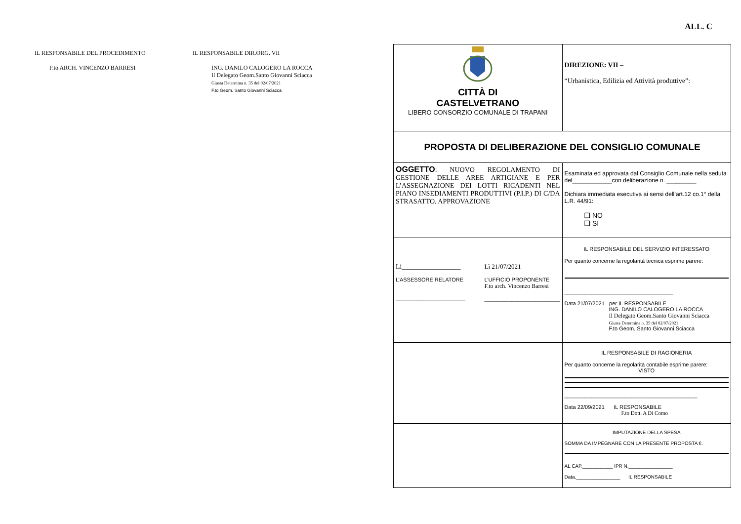ALL. C
IL RESPONSABILE DEL PROCEDIMENTO
F.to ARCH. VINCENZO BARRESI
IL RESPONSABILE DIR.ORG. VII
ING. DANILO CALOGERO LA ROCCA
Il Delegato Geom.Santo Giovanni Sciacca
Giusta Determina n. 35 del 02/07/2021
F.to Geom. Santo Giovanni Sciacca
| CITTÀ DI CASTELVETRANO LIBERO CONSORZIO COMUNALE DI TRAPANI | DIREZIONE: VII – “Urbanistica, Edilizia ed Attività produttive”: |
| PROPOSTA DI DELIBERAZIONE DEL CONSIGLIO COMUNALE | |
| OGGETTO : NUOVO REGOLAMENTO DI GESTIONE DELLE AREE ARTIGIANE E PER L’ASSEGNAZIONE DEI LOTTI RICADENTI NEL PIANO INSEDIAMENTI PRODUTTIVI (P.I.P.) DI C/DA STRASATTO. APPROVAZIONE | Esaminata ed approvata dal Consiglio Comunale nella seduta del____________con deliberazione n. _________ Dichiara immediata esecutiva ai sensi dell’art.12 co.1° della L.R. 44/91: ❑ NO ❑ SI |
| Lì_________________ L’ASSESSORE RELATORE _______________________ Lì 21/07/2021 L’UFFICIO PROPONENTE F.to arch. Vincenzo Barresi _________________________ | IL RESPONSABILE DEL SERVIZIO INTERESSATO Per quanto concerne la regolarità tecnica esprime parere: ____________________________________ Data 21/07/2021 per IL RESPONSABILE ING. DANILO CALOGERO LA ROCCA Il Delegato Geom.Santo Giovanni Sciacca Giusta Determina n. 35 del 02/07/2021 F.to Geom. Santo Giovanni Sciacca |
| | IL RESPONSABILE DI RAGIONERIA Per quanto concerne la regolarità contabile esprime parere: VISTO ____________________________________________ Data 22/09/2021 IL RESPONSABILE F.to Dott. A Di Como |
| | IMPUTAZIONE DELLA SPESA SOMMA DA IMPEGNARE CON LA PRESENTE PROPOSTA €. AL CAP.___________ IPR N.________________ Data,________________ IL RESPONSABILE |